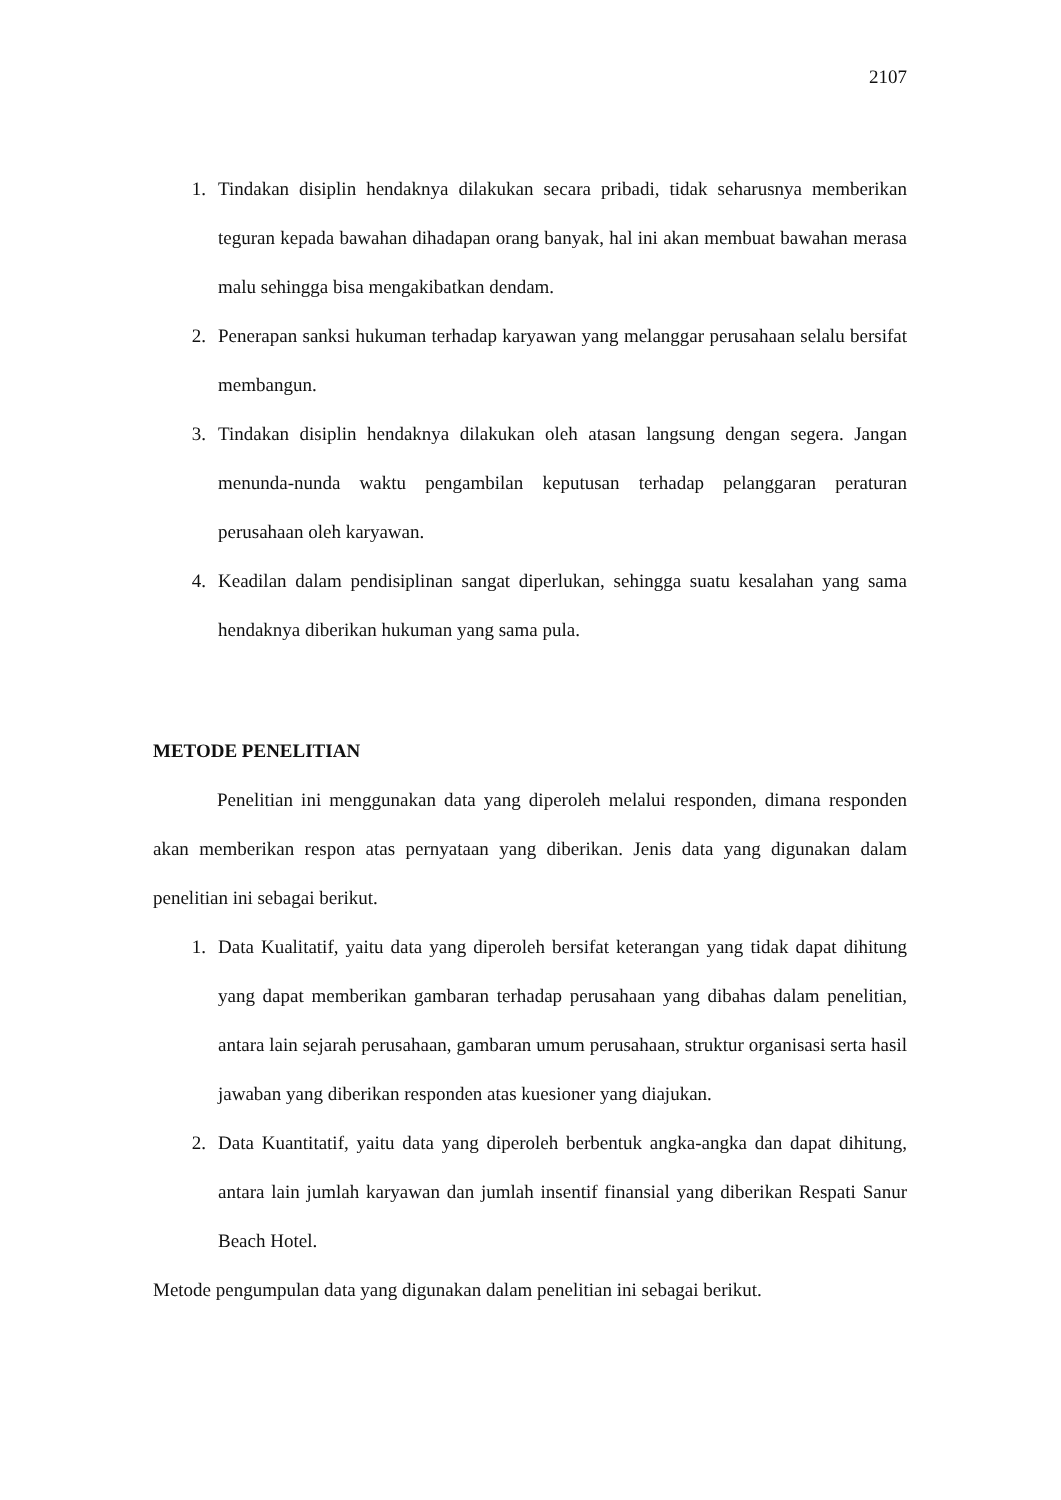2107
1. Tindakan disiplin hendaknya dilakukan secara pribadi, tidak seharusnya memberikan teguran kepada bawahan dihadapan orang banyak, hal ini akan membuat bawahan merasa malu sehingga bisa mengakibatkan dendam.
2. Penerapan sanksi hukuman terhadap karyawan yang melanggar perusahaan selalu bersifat membangun.
3. Tindakan disiplin hendaknya dilakukan oleh atasan langsung dengan segera. Jangan menunda-nunda waktu pengambilan keputusan terhadap pelanggaran peraturan perusahaan oleh karyawan.
4. Keadilan dalam pendisiplinan sangat diperlukan, sehingga suatu kesalahan yang sama hendaknya diberikan hukuman yang sama pula.
METODE PENELITIAN
Penelitian ini menggunakan data yang diperoleh melalui responden, dimana responden akan memberikan respon atas pernyataan yang diberikan. Jenis data yang digunakan dalam penelitian ini sebagai berikut.
1. Data Kualitatif, yaitu data yang diperoleh bersifat keterangan yang tidak dapat dihitung yang dapat memberikan gambaran terhadap perusahaan yang dibahas dalam penelitian, antara lain sejarah perusahaan, gambaran umum perusahaan, struktur organisasi serta hasil jawaban yang diberikan responden atas kuesioner yang diajukan.
2. Data Kuantitatif, yaitu data yang diperoleh berbentuk angka-angka dan dapat dihitung, antara lain jumlah karyawan dan jumlah insentif finansial yang diberikan Respati Sanur Beach Hotel.
Metode pengumpulan data yang digunakan dalam penelitian ini sebagai berikut.